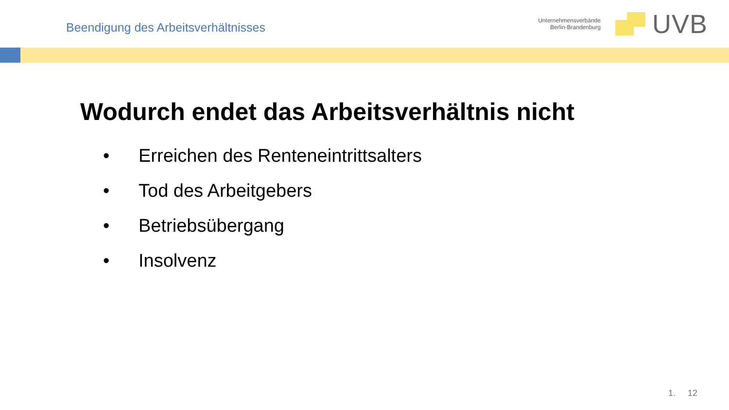Beendigung des Arbeitsverhältnisses
Unternehmensverbände
Berlin-Brandenburg
UVB
Wodurch endet das Arbeitsverhältnis nicht
• Erreichen des Renteneintrittsalters
• Tod des Arbeitgebers
• Betriebsübergang
• Insolvenz
1. 12